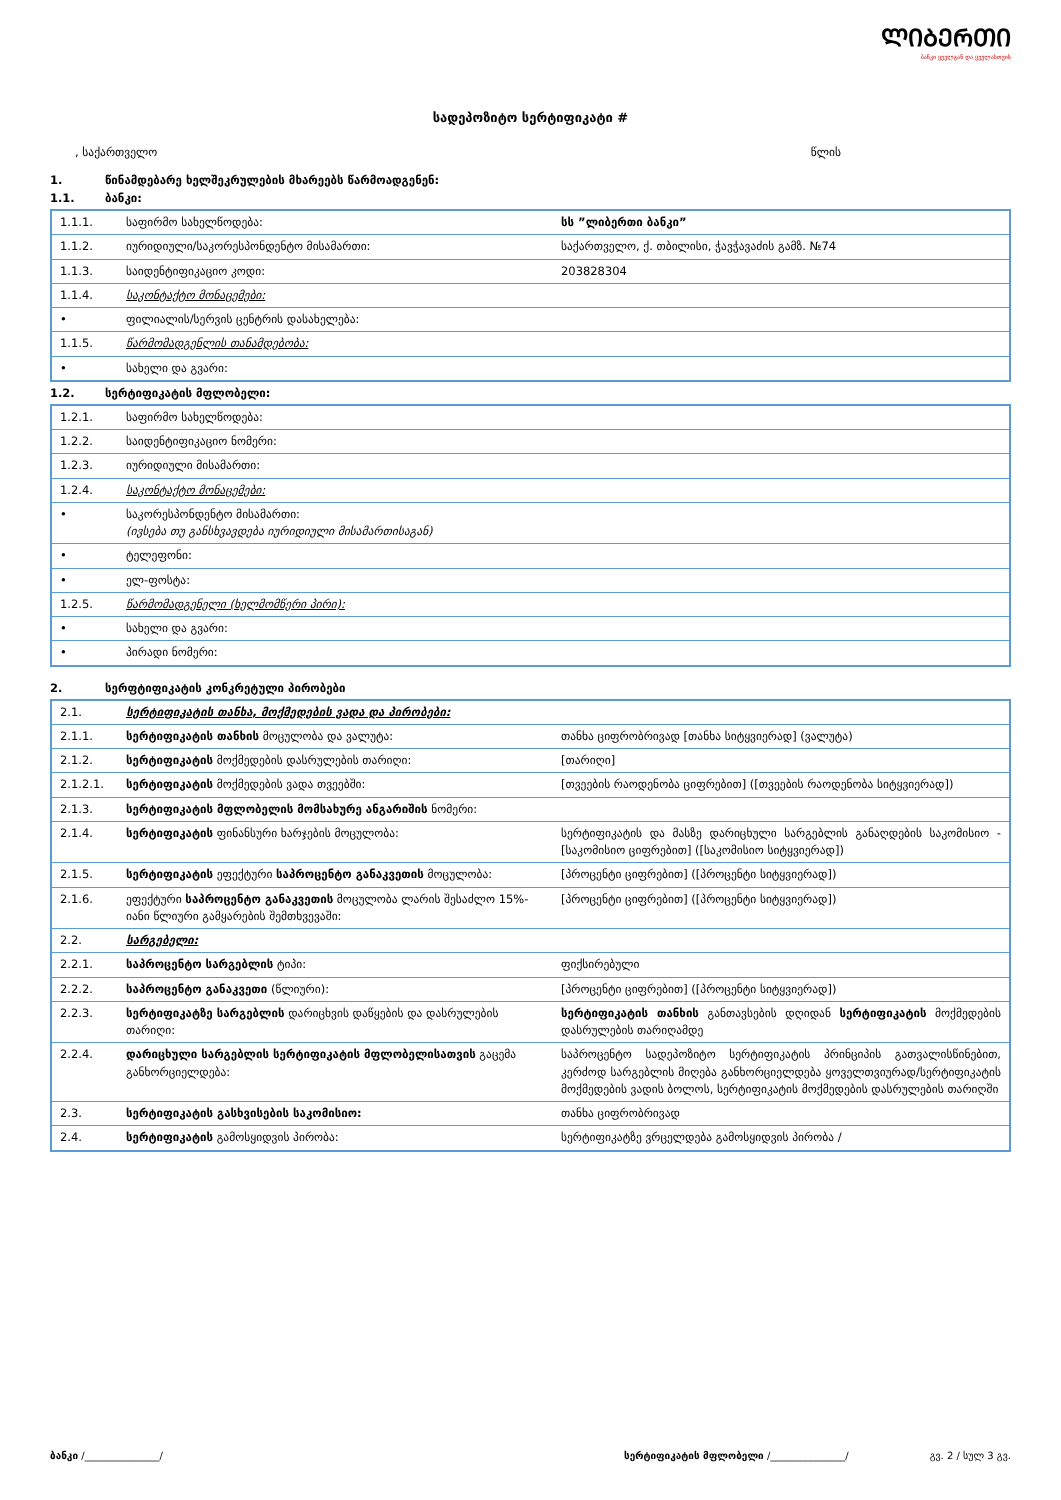ᲚᲘᲑᲔᲠᲗᲘ
ბანკი ყველგან და ყველასთვის
სადეპოზიტო სერტიფიკატი #
, საქართველო წლის
1. წინამდებარე ხელშეკრულების მხარეებს წარმოადგენენ:
1.1. ბანკი:
| 1.1.1. | საფირმო სახელწოდება: | სს ”ლიბერთი ბანკი” |
| 1.1.2. | იურიდიული/საკორესპონდენტო მისამართი: | საქართველო, ქ. თბილისი, ჭავჭავაძის გამზ. №74 |
| 1.1.3. | საიდენტიფიკაციო კოდი: | 203828304 |
| 1.1.4. | საკონტაქტო მონაცემები: | |
| • | ფილიალის/სერვის ცენტრის დასახელება: | |
| 1.1.5. | წარმომადგენლის თანამდებობა: | |
| • | სახელი და გვარი: | |
1.2. სერტიფიკატის მფლობელი:
| 1.2.1. | საფირმო სახელწოდება: | |
| 1.2.2. | საიდენტიფიკაციო ნომერი: | |
| 1.2.3. | იურიდიული მისამართი: | |
| 1.2.4. | საკონტაქტო მონაცემები: | |
| • | საკორესპონდენტო მისამართი: (ივსება თუ განსხვავდება იურიდიული მისამართისაგან) | |
| • | ტელეფონი: | |
| • | ელ-ფოსტა: | |
| 1.2.5. | წარმომადგენელი (ხელმომწერი პირი): | |
| • | სახელი და გვარი: | |
| • | პირადი ნომერი: | |
2. სერფტიფიკატის კონკრეტული პირობები
| 2.1. | სერტიფიკატის თანხა, მოქმედების ვადა და პირობები: | |
| 2.1.1. | სერტიფიკატის თანხის მოცულობა და ვალუტა: | თანხა ციფრობრივად [თანხა სიტყვიერად] (ვალუტა) |
| 2.1.2. | სერტიფიკატის მოქმედების დასრულების თარიღი: | [თარიღი] |
| 2.1.2.1. | სერტიფიკატის მოქმედების ვადა თვეებში: | [თვეების რაოდენობა ციფრებით] ([თვეების რაოდენობა სიტყვიერად]) |
| 2.1.3. | სერტიფიკატის მფლობელის მომსახურე ანგარიშის ნომერი: | |
| 2.1.4. | სერტიფიკატის ფინანსური ხარჯების მოცულობა: | სერტიფიკატის და მასზე დარიცხული სარგებლის განაღდების საკომისიო - [საკომისიო ციფრებით] ([საკომისიო სიტყვიერად]) |
| 2.1.5. | სერტიფიკატის ეფექტური საპროცენტო განაკვეთის მოცულობა: | [პროცენტი ციფრებით] ([პროცენტი სიტყვიერად]) |
| 2.1.6. | ეფექტური საპროცენტო განაკვეთის მოცულობა ლარის შესაძლო 15%-იანი წლიური გამყარების შემთხვევაში: | [პროცენტი ციფრებით] ([პროცენტი სიტყვიერად]) |
| 2.2. | სარგებელი: | |
| 2.2.1. | საპროცენტო სარგებლის ტიპი: | ფიქსირებული |
| 2.2.2. | საპროცენტო განაკვეთი (წლიური): | [პროცენტი ციფრებით] ([პროცენტი სიტყვიერად]) |
| 2.2.3. | სერტიფიკატზე სარგებლის დარიცხვის დაწყების და დასრულების თარიღი: | სერტიფიკატის თანხის განთავსების დღიდან სერტიფიკატის მოქმედების დასრულების თარიღამდე |
| 2.2.4. | დარიცხული სარგებლის სერტიფიკატის მფლობელისათვის გაცემა განხორციელდება: | საპროცენტო სადეპოზიტო სერტიფიკატის პრინციპის გათვალისწინებით, კერძოდ სარგებლის მიღება განხორციელდება ყოველთვიურად/სერტიფიკატის მოქმედების ვადის ბოლოს, სერტიფიკატის მოქმედების დასრულების თარიღში |
| 2.3. | სერტიფიკატის გასხვისების საკომისიო: | თანხა ციფრობრივად |
| 2.4. | სერტიფიკატის გამოსყიდვის პირობა: | სერტიფიკატზე ვრცელდება გამოსყიდვის პირობა / |
ბანკი /_______________/ სერტიფიკატის მფლობელი /_______________/ გვ. 2 / სულ 3 გვ.